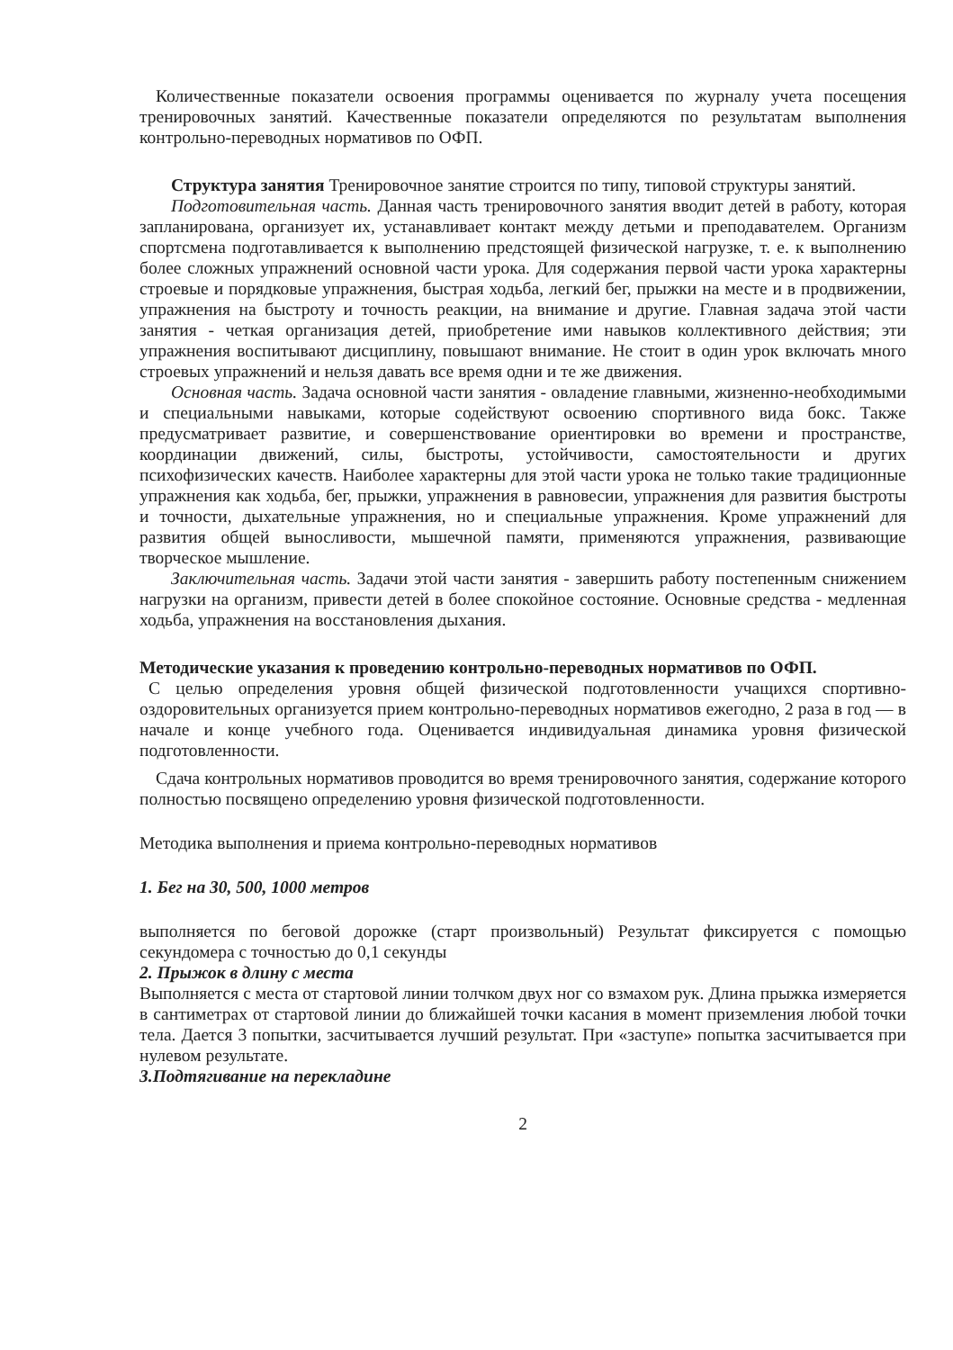Количественные показатели освоения программы оценивается по журналу учета посещения тренировочных занятий. Качественные показатели определяются по результатам выполнения контрольно-переводных нормативов по ОФП.
Структура занятия Тренировочное занятие строится по типу, типовой структуры занятий.
Подготовительная часть. Данная часть тренировочного занятия вводит детей в работу, которая запланирована, организует их, устанавливает контакт между детьми и преподавателем. Организм спортсмена подготавливается к выполнению предстоящей физической нагрузке, т. е. к выполнению более сложных упражнений основной части урока. Для содержания первой части урока характерны строевые и порядковые упражнения, быстрая ходьба, легкий бег, прыжки на месте и в продвижении, упражнения на быстроту и точность реакции, на внимание и другие. Главная задача этой части занятия - четкая организация детей, приобретение ими навыков коллективного действия; эти упражнения воспитывают дисциплину, повышают внимание. Не стоит в один урок включать много строевых упражнений и нельзя давать все время одни и те же движения.
Основная часть. Задача основной части занятия - овладение главными, жизненно-необходимыми и специальными навыками, которые содействуют освоению спортивного вида бокс. Также предусматривает развитие, и совершенствование ориентировки во времени и пространстве, координации движений, силы, быстроты, устойчивости, самостоятельности и других психофизических качеств. Наиболее характерны для этой части урока не только такие традиционные упражнения как ходьба, бег, прыжки, упражнения в равновесии, упражнения для развития быстроты и точности, дыхательные упражнения, но и специальные упражнения. Кроме упражнений для развития общей выносливости, мышечной памяти, применяются упражнения, развивающие творческое мышление.
Заключительная часть. Задачи этой части занятия - завершить работу постепенным снижением нагрузки на организм, привести детей в более спокойное состояние. Основные средства - медленная ходьба, упражнения на восстановления дыхания.
Методические указания к проведению контрольно-переводных нормативов по ОФП.
С целью определения уровня общей физической подготовленности учащихся спортивно-оздоровительных организуется прием контрольно-переводных нормативов ежегодно, 2 раза в год — в начале и конце учебного года. Оценивается индивидуальная динамика уровня физической подготовленности.
Сдача контрольных нормативов проводится во время тренировочного занятия, содержание которого полностью посвящено определению уровня физической подготовленности.
Методика выполнения и приема контрольно-переводных нормативов
1. Бег на 30, 500, 1000 метров
выполняется по беговой дорожке (старт произвольный) Результат фиксируется с помощью секундомера с точностью до 0,1 секунды
2. Прыжок в длину с места
Выполняется с места от стартовой линии толчком двух ног со взмахом рук. Длина прыжка измеряется в сантиметрах от стартовой линии до ближайшей точки касания в момент приземления любой точки тела. Дается 3 попытки, засчитывается лучший результат. При «заступе» попытка засчитывается при нулевом результате.
3.Подтягивание на перекладине
2